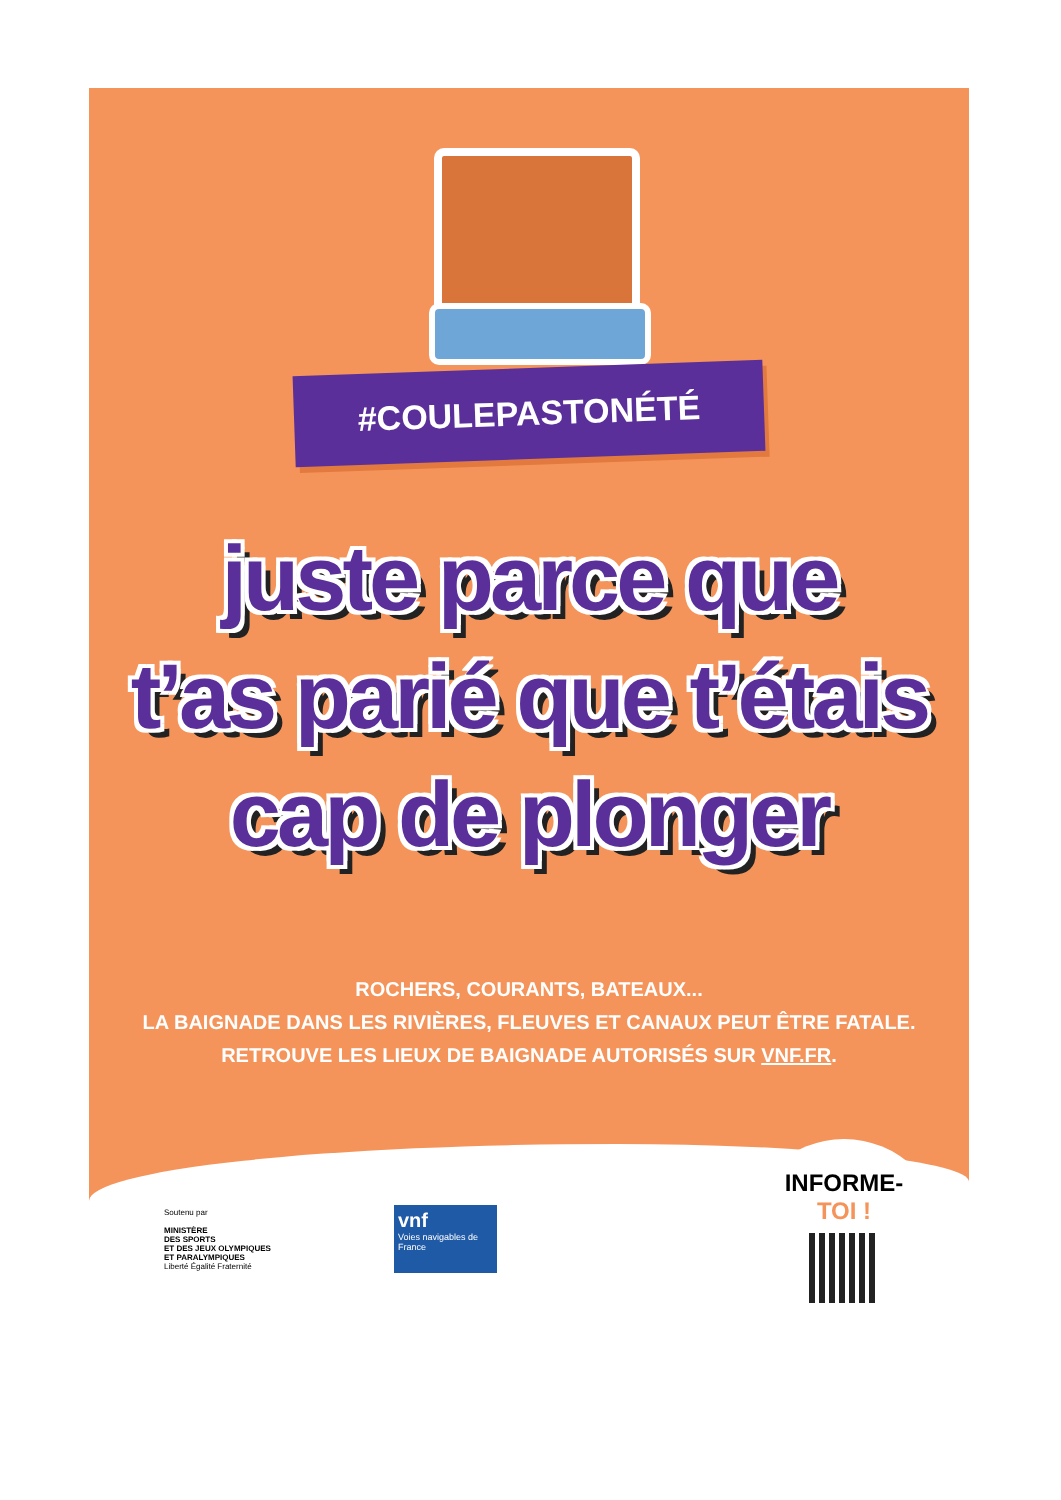#COULEPASTONÉTÉ
juste parce que
t’as parié que t’étais
cap de plonger
ROCHERS, COURANTS, BATEAUX...
LA BAIGNADE DANS LES RIVIÈRES, FLEUVES ET CANAUX PEUT ÊTRE FATALE.
RETROUVE LES LIEUX DE BAIGNADE AUTORISÉS SUR VNF.FR.
Soutenu par
MINISTÈRE
DES SPORTS
ET DES JEUX OLYMPIQUES
ET PARALYMPIQUES
Liberté Égalité Fraternité
vnf
Voies navigables de France
INFORME-
TOI !